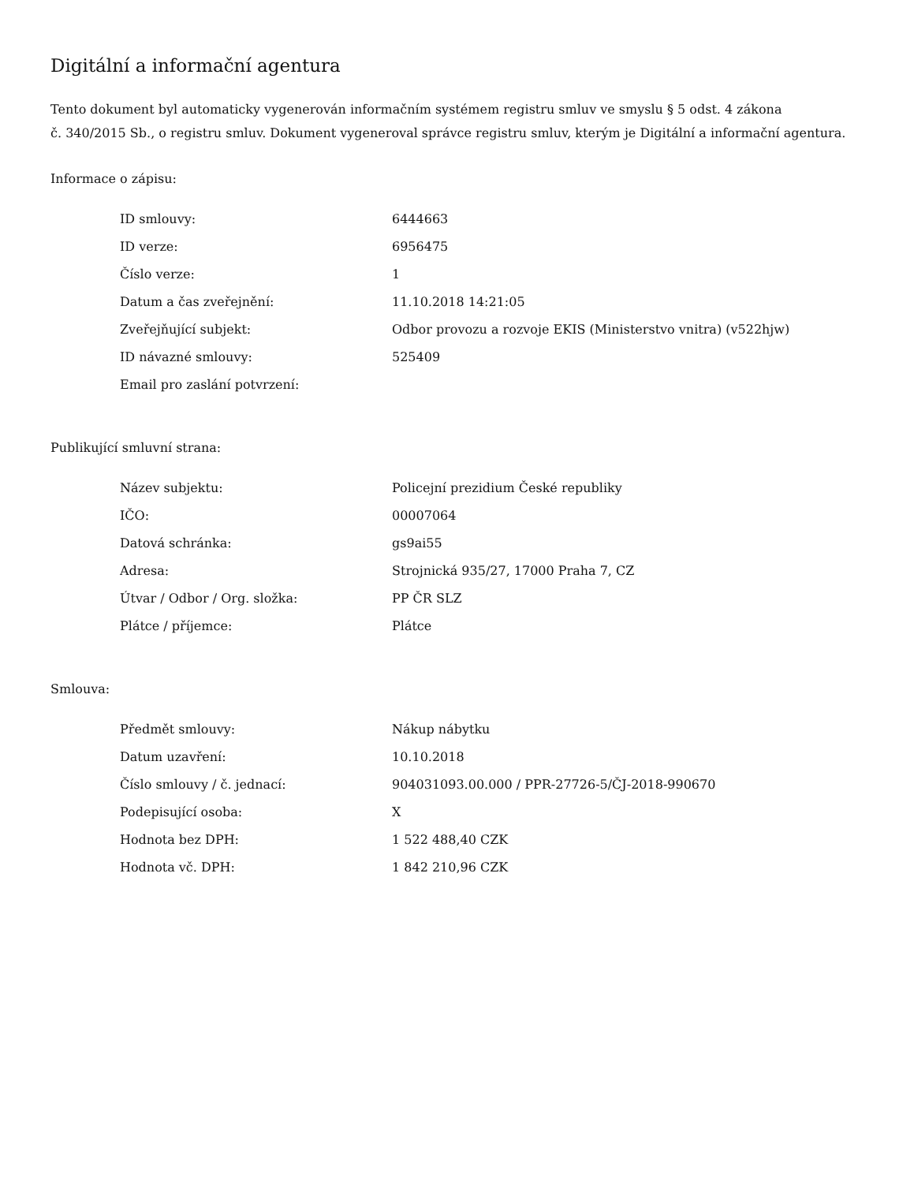Digitální a informační agentura
Tento dokument byl automaticky vygenerován informačním systémem registru smluv ve smyslu § 5 odst. 4 zákona
č. 340/2015 Sb., o registru smluv. Dokument vygeneroval správce registru smluv, kterým je Digitální a informační agentura.
Informace o zápisu:
| ID smlouvy: | 6444663 |
| ID verze: | 6956475 |
| Číslo verze: | 1 |
| Datum a čas zveřejnění: | 11.10.2018 14:21:05 |
| Zveřejňující subjekt: | Odbor provozu a rozvoje EKIS (Ministerstvo vnitra) (v522hjw) |
| ID návazné smlouvy: | 525409 |
| Email pro zaslání potvrzení: | |
Publikující smluvní strana:
| Název subjektu: | Policejní prezidium České republiky |
| IČO: | 00007064 |
| Datová schránka: | gs9ai55 |
| Adresa: | Strojnická 935/27, 17000 Praha 7, CZ |
| Útvar / Odbor / Org. složka: | PP ČR SLZ |
| Plátce / příjemce: | Plátce |
Smlouva:
| Předmět smlouvy: | Nákup nábytku |
| Datum uzavření: | 10.10.2018 |
| Číslo smlouvy / č. jednací: | 904031093.00.000 / PPR-27726-5/ČJ-2018-990670 |
| Podepisující osoba: | X |
| Hodnota bez DPH: | 1 522 488,40 CZK |
| Hodnota vč. DPH: | 1 842 210,96 CZK |